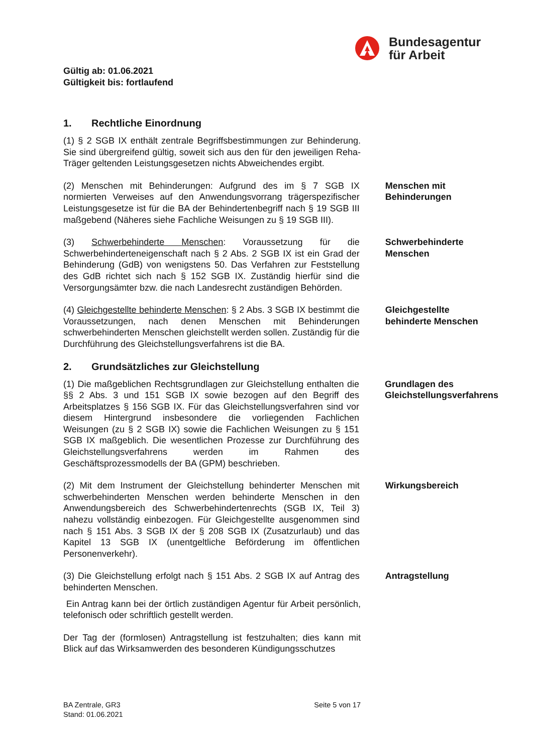Bundesagentur
für Arbeit
Gültig ab: 01.06.2021
Gültigkeit bis: fortlaufend
1. Rechtliche Einordnung
(1) § 2 SGB IX enthält zentrale Begriffsbestimmungen zur Behinderung. Sie sind übergreifend gültig, soweit sich aus den für den jeweiligen Reha-Träger geltenden Leistungsgesetzen nichts Abweichendes ergibt.
(2) Menschen mit Behinderungen: Aufgrund des im § 7 SGB IX normierten Verweises auf den Anwendungsvorrang trägerspezifischer Leistungsgesetze ist für die BA der Behindertenbegriff nach § 19 SGB III maßgebend (Näheres siehe Fachliche Weisungen zu § 19 SGB III).
Menschen mit Behinderungen
(3) Schwerbehinderte Menschen: Voraussetzung für die Schwerbehinderteneigenschaft nach § 2 Abs. 2 SGB IX ist ein Grad der Behinderung (GdB) von wenigstens 50. Das Verfahren zur Feststellung des GdB richtet sich nach § 152 SGB IX. Zuständig hierfür sind die Versorgungsämter bzw. die nach Landesrecht zuständigen Behörden.
Schwerbehinderte Menschen
(4) Gleichgestellte behinderte Menschen: § 2 Abs. 3 SGB IX bestimmt die Voraussetzungen, nach denen Menschen mit Behinderungen schwerbehinderten Menschen gleichstellt werden sollen. Zuständig für die Durchführung des Gleichstellungsverfahrens ist die BA.
Gleichgestellte behinderte Menschen
2. Grundsätzliches zur Gleichstellung
(1) Die maßgeblichen Rechtsgrundlagen zur Gleichstellung enthalten die §§ 2 Abs. 3 und 151 SGB IX sowie bezogen auf den Begriff des Arbeitsplatzes § 156 SGB IX. Für das Gleichstellungsverfahren sind vor diesem Hintergrund insbesondere die vorliegenden Fachlichen Weisungen (zu § 2 SGB IX) sowie die Fachlichen Weisungen zu § 151 SGB IX maßgeblich. Die wesentlichen Prozesse zur Durchführung des Gleichstellungsverfahrens werden im Rahmen des Geschäftsprozessmodells der BA (GPM) beschrieben.
Grundlagen des Gleichstellungsverfahrens
(2) Mit dem Instrument der Gleichstellung behinderter Menschen mit schwerbehinderten Menschen werden behinderte Menschen in den Anwendungsbereich des Schwerbehindertenrechts (SGB IX, Teil 3) nahezu vollständig einbezogen. Für Gleichgestellte ausgenommen sind nach § 151 Abs. 3 SGB IX der § 208 SGB IX (Zusatzurlaub) und das Kapitel 13 SGB IX (unentgeltliche Beförderung im öffentlichen Personenverkehr).
Wirkungsbereich
(3) Die Gleichstellung erfolgt nach § 151 Abs. 2 SGB IX auf Antrag des behinderten Menschen.
Antragstellung
Ein Antrag kann bei der örtlich zuständigen Agentur für Arbeit persönlich, telefonisch oder schriftlich gestellt werden.
Der Tag der (formlosen) Antragstellung ist festzuhalten; dies kann mit Blick auf das Wirksamwerden des besonderen Kündigungsschutzes
BA Zentrale, GR3
Stand: 01.06.2021
Seite 5 von 17